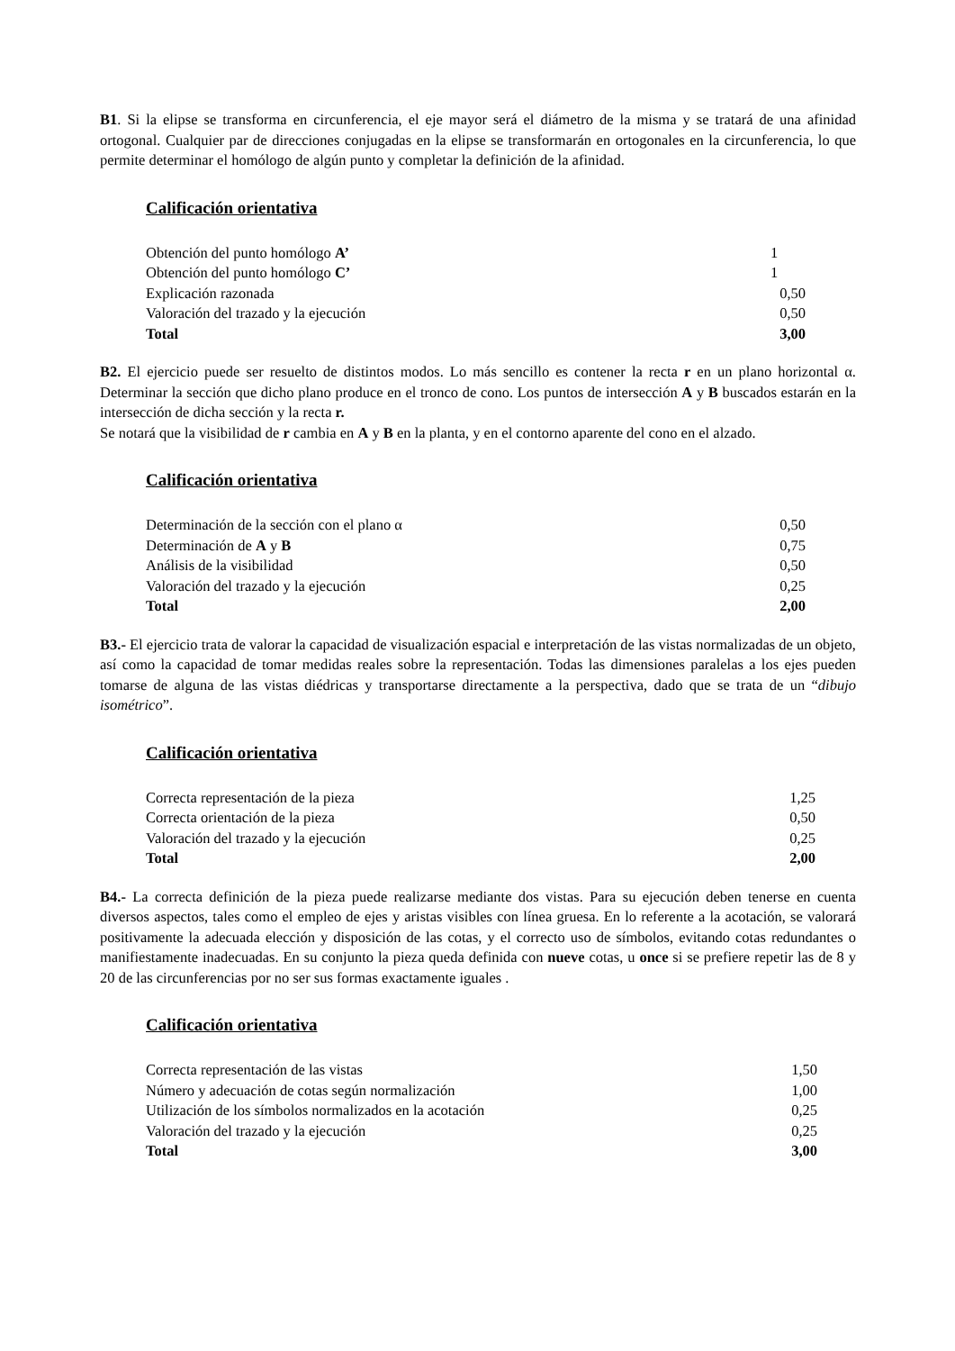B1. Si la elipse se transforma en circunferencia, el eje mayor será el diámetro de la misma y se tratará de una afinidad ortogonal. Cualquier par de direcciones conjugadas en la elipse se transformarán en ortogonales en la circunferencia, lo que permite determinar el homólogo de algún punto y completar la definición de la afinidad.
Calificación orientativa
| Obtención del punto homólogo A’ | 1 |
| Obtención del punto homólogo C’ | 1 |
| Explicación razonada | 0,50 |
| Valoración del trazado y la ejecución | 0,50 |
| Total | 3,00 |
B2. El ejercicio puede ser resuelto de distintos modos. Lo más sencillo es contener la recta r en un plano horizontal α. Determinar la sección que dicho plano produce en el tronco de cono. Los puntos de intersección A y B buscados estarán en la intersección de dicha sección y la recta r.
Se notará que la visibilidad de r cambia en A y B en la planta, y en el contorno aparente del cono en el alzado.
Calificación orientativa
| Determinación de la sección con el plano α | 0,50 |
| Determinación de A y B | 0,75 |
| Análisis de la visibilidad | 0,50 |
| Valoración del trazado y la ejecución | 0,25 |
| Total | 2,00 |
B3.- El ejercicio trata de valorar la capacidad de visualización espacial e interpretación de las vistas normalizadas de un objeto, así como la capacidad de tomar medidas reales sobre la representación. Todas las dimensiones paralelas a los ejes pueden tomarse de alguna de las vistas diédricas y transportarse directamente a la perspectiva, dado que se trata de un “dibujo isométrico”.
Calificación orientativa
| Correcta representación de la pieza | 1,25 |
| Correcta orientación de la pieza | 0,50 |
| Valoración del trazado y la ejecución | 0,25 |
| Total | 2,00 |
B4.- La correcta definición de la pieza puede realizarse mediante dos vistas. Para su ejecución deben tenerse en cuenta diversos aspectos, tales como el empleo de ejes y aristas visibles con línea gruesa. En lo referente a la acotación, se valorará positivamente la adecuada elección y disposición de las cotas, y el correcto uso de símbolos, evitando cotas redundantes o manifiestamente inadecuadas. En su conjunto la pieza queda definida con nueve cotas, u once si se prefiere repetir las de 8 y 20 de las circunferencias por no ser sus formas exactamente iguales .
Calificación orientativa
| Correcta representación de las vistas | 1,50 |
| Número y adecuación de cotas según normalización | 1,00 |
| Utilización de los símbolos normalizados en la acotación | 0,25 |
| Valoración del trazado y la ejecución | 0,25 |
| Total | 3,00 |